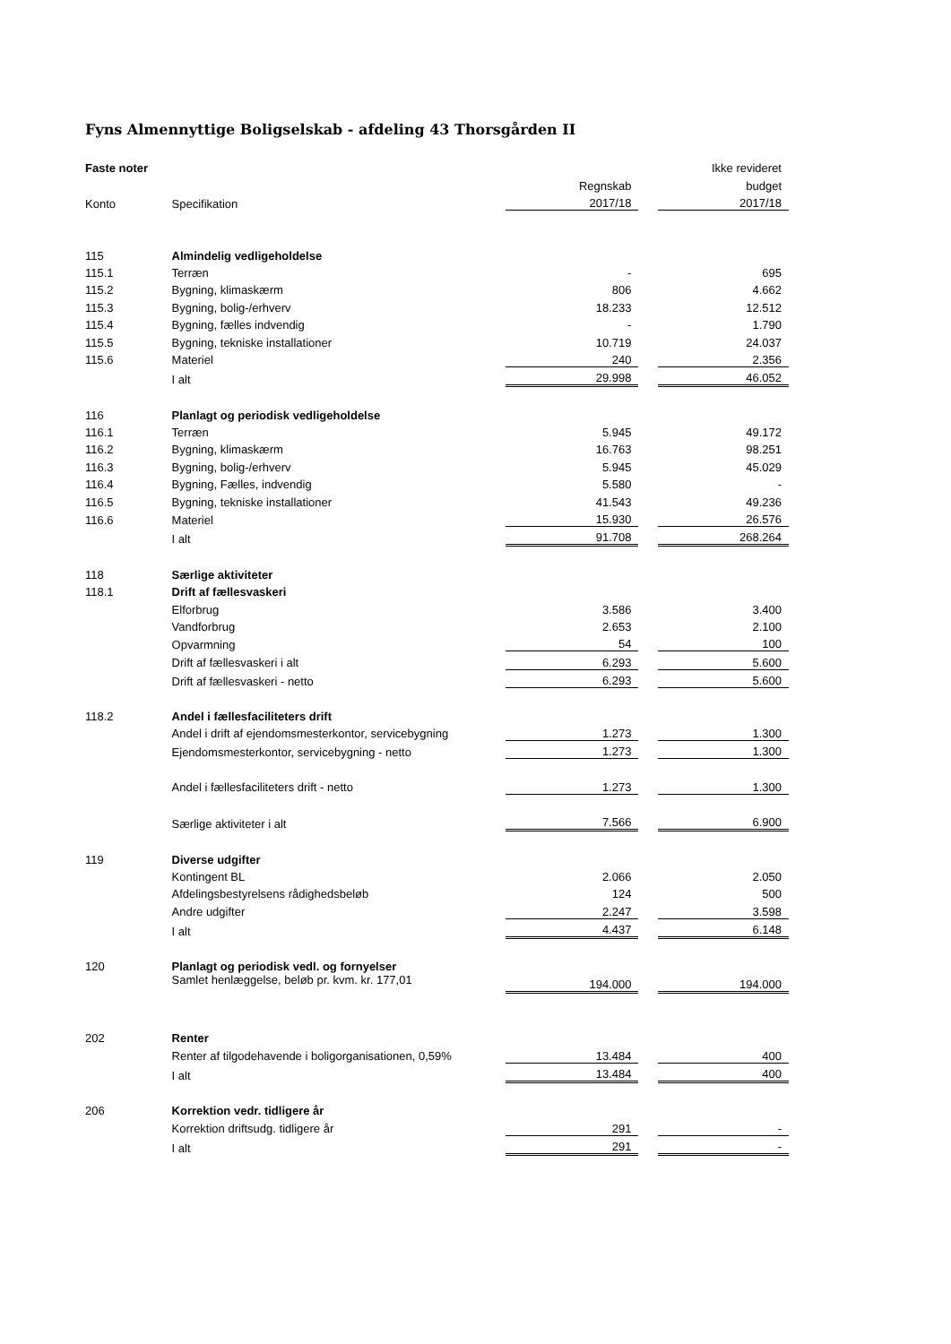Fyns Almennyttige Boligselskab - afdeling 43 Thorsgården II
| Faste noter | | | | Ikke revideret |
| | | Regnskab | | budget |
| Konto | Specifikation | 2017/18 | | 2017/18 |
| 115 | Almindelig vedligeholdelse | | | |
| 115.1 | Terræn | - | | 695 |
| 115.2 | Bygning, klimaskærm | 806 | | 4.662 |
| 115.3 | Bygning, bolig-/erhverv | 18.233 | | 12.512 |
| 115.4 | Bygning, fælles indvendig | - | | 1.790 |
| 115.5 | Bygning, tekniske installationer | 10.719 | | 24.037 |
| 115.6 | Materiel | 240 | | 2.356 |
| | I alt | 29.998 | | 46.052 |
| 116 | Planlagt og periodisk vedligeholdelse | | | |
| 116.1 | Terræn | 5.945 | | 49.172 |
| 116.2 | Bygning, klimaskærm | 16.763 | | 98.251 |
| 116.3 | Bygning, bolig-/erhverv | 5.945 | | 45.029 |
| 116.4 | Bygning, Fælles, indvendig | 5.580 | | - |
| 116.5 | Bygning, tekniske installationer | 41.543 | | 49.236 |
| 116.6 | Materiel | 15.930 | | 26.576 |
| | I alt | 91.708 | | 268.264 |
| 118 | Særlige aktiviteter | | | |
| 118.1 | Drift af fællesvaskeri | | | |
| | Elforbrug | 3.586 | | 3.400 |
| | Vandforbrug | 2.653 | | 2.100 |
| | Opvarmning | 54 | | 100 |
| | Drift af fællesvaskeri i alt | 6.293 | | 5.600 |
| | Drift af fællesvaskeri - netto | 6.293 | | 5.600 |
| 118.2 | Andel i fællesfaciliteters drift | | | |
| | Andel i drift af ejendomsmesterkontor, servicebygning | 1.273 | | 1.300 |
| | Ejendomsmesterkontor, servicebygning - netto | 1.273 | | 1.300 |
| | Andel i fællesfaciliteters drift - netto | 1.273 | | 1.300 |
| | Særlige aktiviteter i alt | 7.566 | | 6.900 |
| 119 | Diverse udgifter | | | |
| | Kontingent BL | 2.066 | | 2.050 |
| | Afdelingsbestyrelsens rådighedsbeløb | 124 | | 500 |
| | Andre udgifter | 2.247 | | 3.598 |
| | I alt | 4.437 | | 6.148 |
| 120 | Planlagt og periodisk vedl. og fornyelser | | | |
| | Samlet henlæggelse, beløb pr. kvm. kr. 177,01 | 194.000 | | 194.000 |
| 202 | Renter | | | |
| | Renter af tilgodehavende i boligorganisationen, 0,59% | 13.484 | | 400 |
| | I alt | 13.484 | | 400 |
| 206 | Korrektion vedr. tidligere år | | | |
| | Korrektion driftsudg. tidligere år | 291 | | - |
| | I alt | 291 | | - |